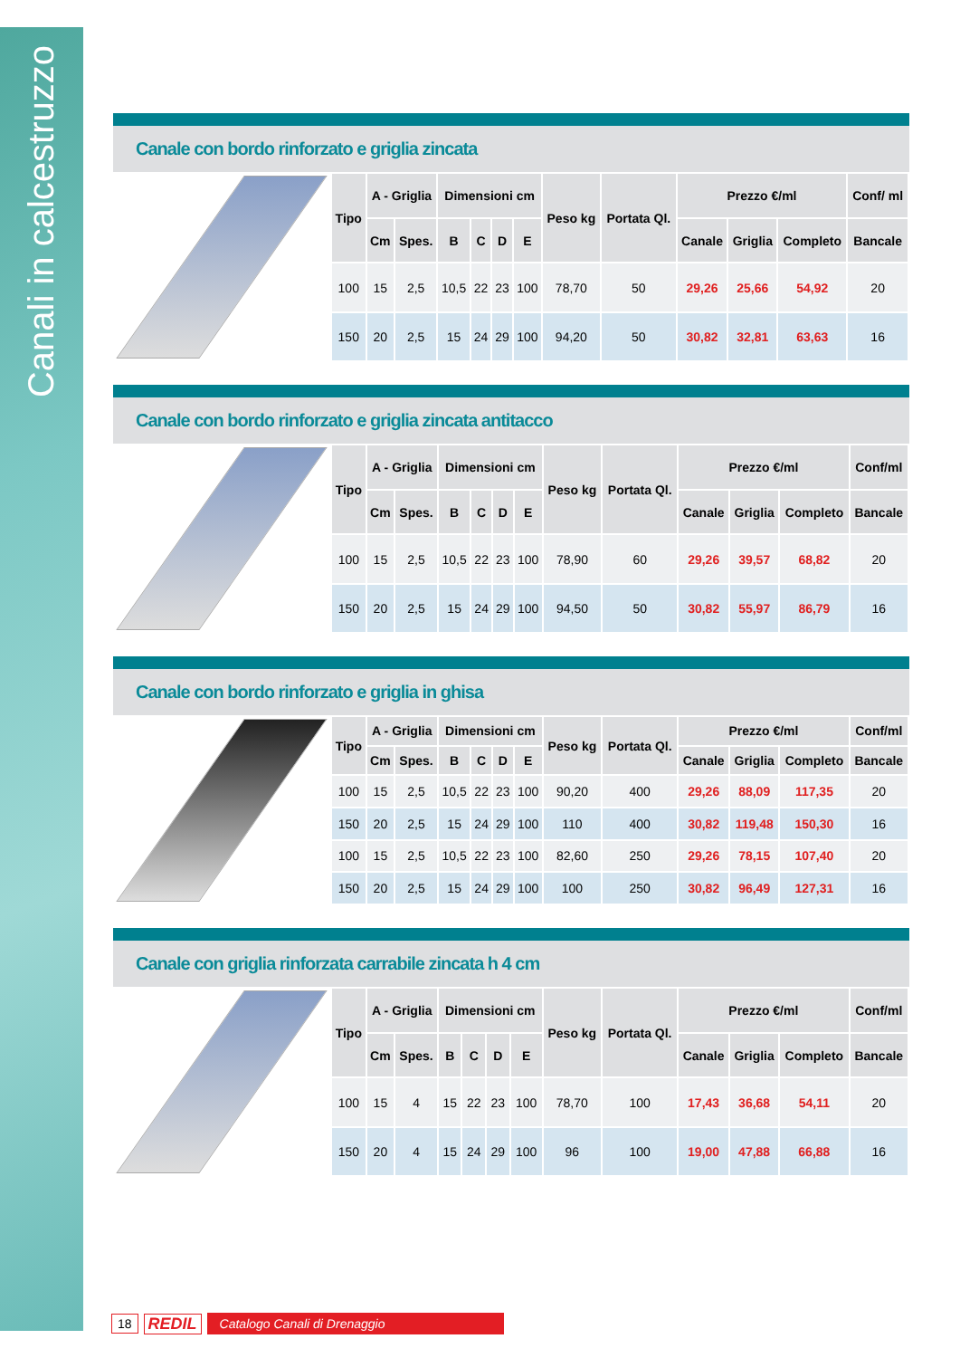Canali in calcestruzzo
Canale con bordo rinforzato e griglia zincata
| Tipo | A - Griglia | | Dimensioni cm | | | | Peso kg | Portata Ql. | Prezzo €/ml | | | Conf/ ml |
| --- | --- | --- | --- | --- | --- | --- | --- | --- | --- | --- | --- | --- |
| | Cm | Spes. | B | C | D | E | | | Canale | Griglia | Completo | Bancale |
| 100 | 15 | 2,5 | 10,5 | 22 | 23 | 100 | 78,70 | 50 | 29,26 | 25,66 | 54,92 | 20 |
| 150 | 20 | 2,5 | 15 | 24 | 29 | 100 | 94,20 | 50 | 30,82 | 32,81 | 63,63 | 16 |
Canale con bordo rinforzato e griglia zincata antitacco
| Tipo | A - Griglia | | Dimensioni cm | | | | Peso kg | Portata Ql. | Prezzo €/ml | | | Conf/ml |
| --- | --- | --- | --- | --- | --- | --- | --- | --- | --- | --- | --- | --- |
| | Cm | Spes. | B | C | D | E | | | Canale | Griglia | Completo | Bancale |
| 100 | 15 | 2,5 | 10,5 | 22 | 23 | 100 | 78,90 | 60 | 29,26 | 39,57 | 68,82 | 20 |
| 150 | 20 | 2,5 | 15 | 24 | 29 | 100 | 94,50 | 50 | 30,82 | 55,97 | 86,79 | 16 |
Canale con bordo rinforzato e griglia in ghisa
| Tipo | A - Griglia | | Dimensioni cm | | | | Peso kg | Portata Ql. | Prezzo €/ml | | | Conf/ml |
| --- | --- | --- | --- | --- | --- | --- | --- | --- | --- | --- | --- | --- |
| | Cm | Spes. | B | C | D | E | | | Canale | Griglia | Completo | Bancale |
| 100 | 15 | 2,5 | 10,5 | 22 | 23 | 100 | 90,20 | 400 | 29,26 | 88,09 | 117,35 | 20 |
| 150 | 20 | 2,5 | 15 | 24 | 29 | 100 | 110 | 400 | 30,82 | 119,48 | 150,30 | 16 |
| 100 | 15 | 2,5 | 10,5 | 22 | 23 | 100 | 82,60 | 250 | 29,26 | 78,15 | 107,40 | 20 |
| 150 | 20 | 2,5 | 15 | 24 | 29 | 100 | 100 | 250 | 30,82 | 96,49 | 127,31 | 16 |
Canale con griglia rinforzata carrabile zincata h 4 cm
| Tipo | A - Griglia | | Dimensioni cm | | | | Peso kg | Portata Ql. | Prezzo €/ml | | | Conf/ml |
| --- | --- | --- | --- | --- | --- | --- | --- | --- | --- | --- | --- | --- |
| | Cm | Spes. | B | C | D | E | | | Canale | Griglia | Completo | Bancale |
| 100 | 15 | 4 | 15 | 22 | 23 | 100 | 78,70 | 100 | 17,43 | 36,68 | 54,11 | 20 |
| 150 | 20 | 4 | 15 | 24 | 29 | 100 | 96 | 100 | 19,00 | 47,88 | 66,88 | 16 |
18 REDIL Catalogo Canali di Drenaggio